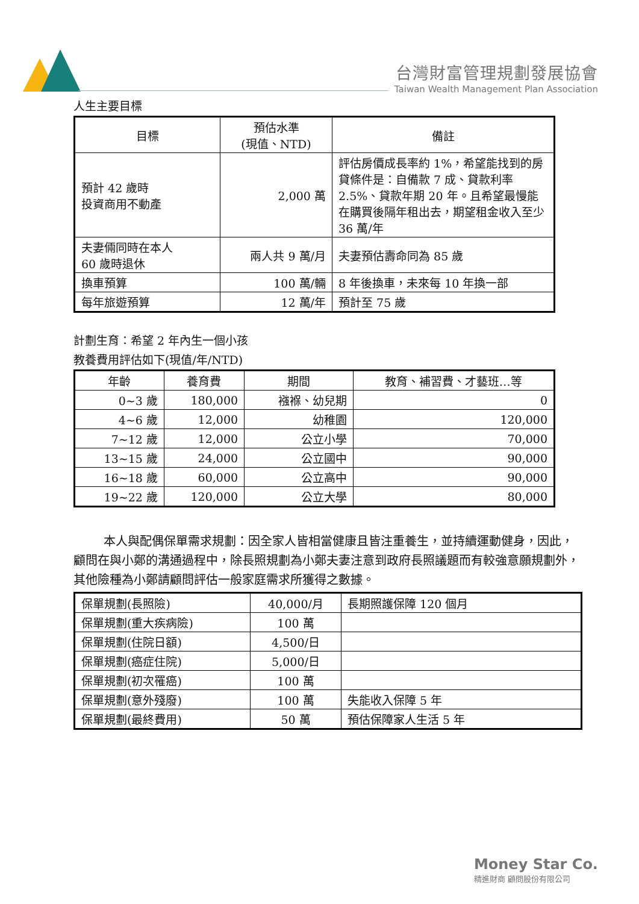台灣財富管理規劃發展協會
Taiwan Wealth Management Plan Association
人生主要目標
| 目標 | 預估水準 (現值、NTD) | 備註 |
| --- | --- | --- |
| 預計 42 歲時 投資商用不動產 | 2,000 萬 | 評估房價成長率約 1%，希望能找到的房貸條件是：自備款 7 成、貸款利率 2.5%、貸款年期 20 年。且希望最慢能在購買後隔年租出去，期望租金收入至少 36 萬/年 |
| 夫妻倆同時在本人 60 歲時退休 | 兩人共 9 萬/月 | 夫妻預估壽命同為 85 歲 |
| 換車預算 | 100 萬/輛 | 8 年後換車，未來每 10 年換一部 |
| 每年旅遊預算 | 12 萬/年 | 預計至 75 歲 |
計劃生育：希望 2 年內生一個小孩
教養費用評估如下(現值/年/NTD)
| 年齡 | 養育費 | 期間 | 教育、補習費、才藝班…等 |
| --- | --- | --- | --- |
| 0~3 歲 | 180,000 | 襁褓、幼兒期 | 0 |
| 4~6 歲 | 12,000 | 幼稚園 | 120,000 |
| 7~12 歲 | 12,000 | 公立小學 | 70,000 |
| 13~15 歲 | 24,000 | 公立國中 | 90,000 |
| 16~18 歲 | 60,000 | 公立高中 | 90,000 |
| 19~22 歲 | 120,000 | 公立大學 | 80,000 |
本人與配偶保單需求規劃：因全家人皆相當健康且皆注重養生，並持續運動健身，因此，顧問在與小鄭的溝通過程中，除長照規劃為小鄭夫妻注意到政府長照議題而有較強意願規劃外，其他險種為小鄭請顧問評估一般家庭需求所獲得之數據。
| 保單規劃(長照險) | 40,000/月 | 長期照護保障 120 個月 |
| 保單規劃(重大疾病險) | 100 萬 | |
| 保單規劃(住院日額) | 4,500/日 | |
| 保單規劃(癌症住院) | 5,000/日 | |
| 保單規劃(初次罹癌) | 100 萬 | |
| 保單規劃(意外殘廢) | 100 萬 | 失能收入保障 5 年 |
| 保單規劃(最終費用) | 50 萬 | 預估保障家人生活 5 年 |
Money Star Co.
精進財商 顧問股份有限公司